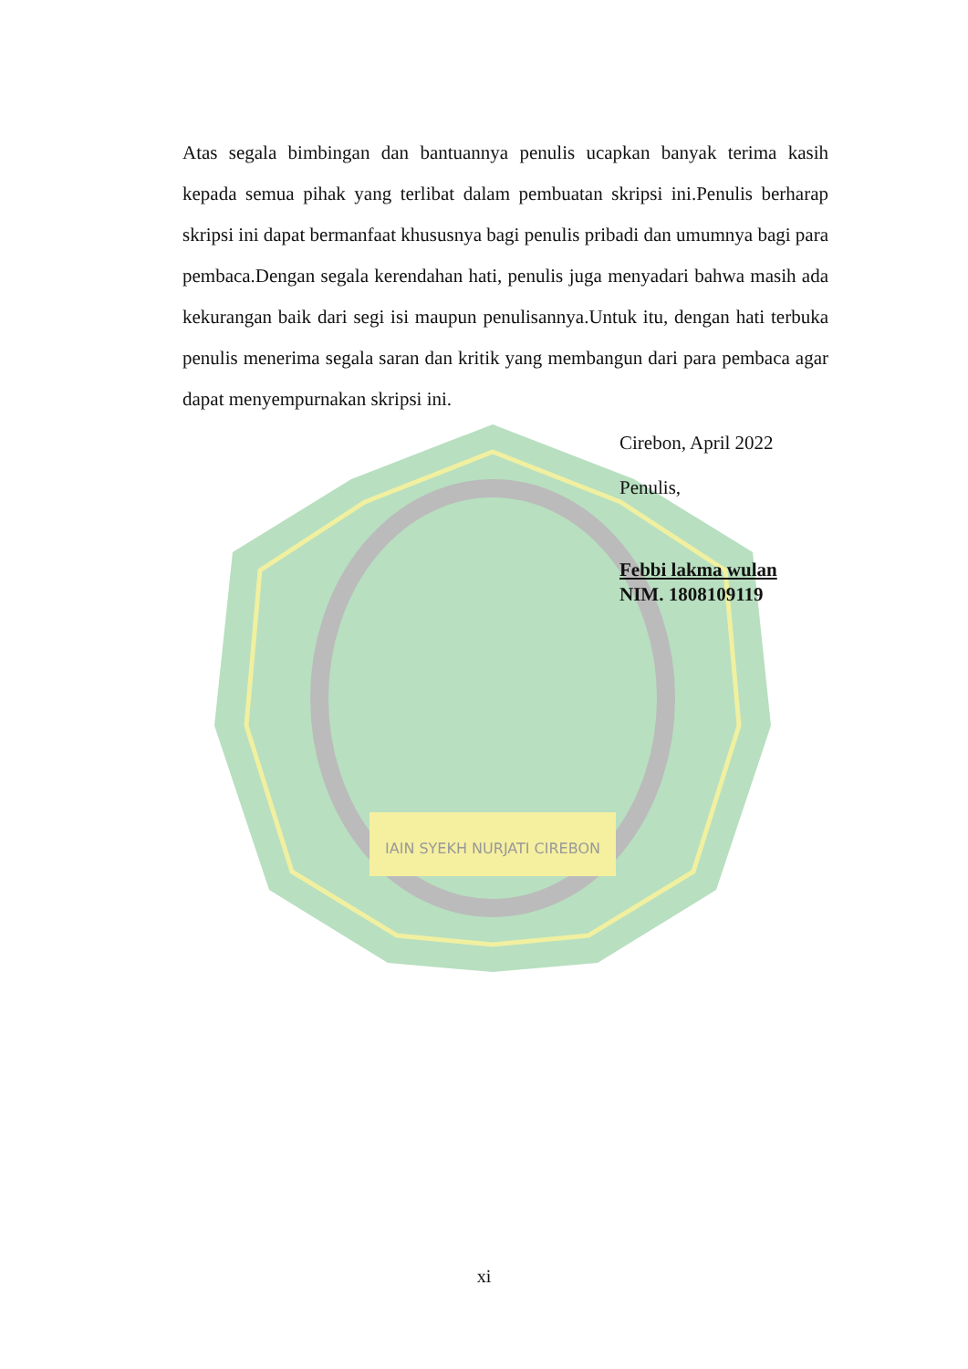IAIN SYEKH NURJATI CIREBON
Atas segala bimbingan dan bantuannya penulis ucapkan banyak terima kasih kepada semua pihak yang terlibat dalam pembuatan skripsi ini.Penulis berharap skripsi ini dapat bermanfaat khususnya bagi penulis pribadi dan umumnya bagi para pembaca.Dengan segala kerendahan hati, penulis juga menyadari bahwa masih ada kekurangan baik dari segi isi maupun penulisannya.Untuk itu, dengan hati terbuka penulis menerima segala saran dan kritik yang membangun dari para pembaca agar dapat menyempurnakan skripsi ini.
Cirebon, April 2022
Penulis,
Febbi lakma wulan
NIM. 1808109119
xi